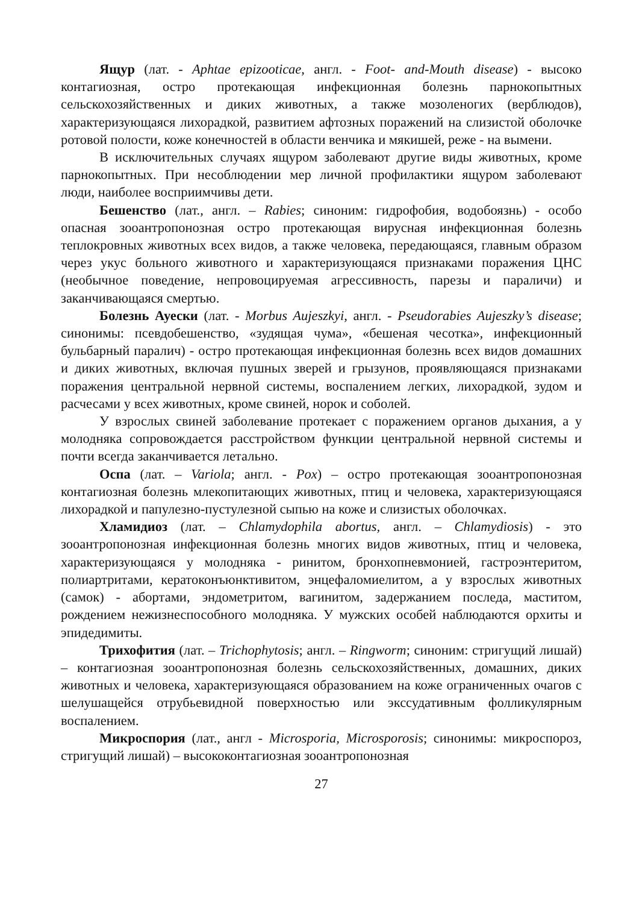Ящур (лат. - Aphtae epizooticae, англ. - Foot- and-Mouth disease) - высоко контагиозная, остро протекающая инфекционная болезнь парнокопытных сельскохозяйственных и диких животных, а также мозоленогих (верблюдов), характеризующаяся лихорадкой, развитием афтозных поражений на слизистой оболочке ротовой полости, коже конечностей в области венчика и мякишей, реже - на вымени.
В исключительных случаях ящуром заболевают другие виды животных, кроме парнокопытных. При несоблюдении мер личной профилактики ящуром заболевают люди, наиболее восприимчивы дети.
Бешенство (лат., англ. – Rabies; синоним: гидрофобия, водобоязнь) - особо опасная зооантропонозная остро протекающая вирусная инфекционная болезнь теплокровных животных всех видов, а также человека, передающаяся, главным образом через укус больного животного и характеризующаяся признаками поражения ЦНС (необычное поведение, непровоцируемая агрессивность, парезы и параличи) и заканчивающаяся смертью.
Болезнь Ауески (лат. - Morbus Aujeszkyi, англ. - Pseudorabies Aujeszky’s disease; синонимы: псевдобешенство, «зудящая чума», «бешеная чесотка», инфекционный бульбарный паралич) - остро протекающая инфекционная болезнь всех видов домашних и диких животных, включая пушных зверей и грызунов, проявляющаяся признаками поражения центральной нервной системы, воспалением легких, лихорадкой, зудом и расчесами у всех животных, кроме свиней, норок и соболей.
У взрослых свиней заболевание протекает с поражением органов дыхания, а у молодняка сопровождается расстройством функции центральной нервной системы и почти всегда заканчивается летально.
Оспа (лат. – Variola; англ. - Pox) – остро протекающая зооантропонозная контагиозная болезнь млекопитающих животных, птиц и человека, характеризующаяся лихорадкой и папулезно-пустулезной сыпью на коже и слизистых оболочках.
Хламидиоз (лат. – Chlamydophila abortus, англ. – Chlamydiosis) - это зооантропонозная инфекционная болезнь многих видов животных, птиц и человека, характеризующаяся у молодняка - ринитом, бронхопневмонией, гастроэнтеритом, полиартритами, кератоконъюнктивитом, энцефаломиелитом, а у взрослых животных (самок) - абортами, эндометритом, вагинитом, задержанием последа, маститом, рождением нежизнеспособного молодняка. У мужских особей наблюдаются орхиты и эпидедимиты.
Трихофития (лат. – Trichophytosis; англ. – Ringworm; синоним: стригущий лишай) – контагиозная зооантропонозная болезнь сельскохозяйственных, домашних, диких животных и человека, характеризующаяся образованием на коже ограниченных очагов с шелушащейся отрубьевидной поверхностью или экссудативным фолликулярным воспалением.
Микроспория (лат., англ - Microsporia, Microsporosis; синонимы: микроспороз, стригущий лишай) – высококонтагиозная зооантропонозная
27